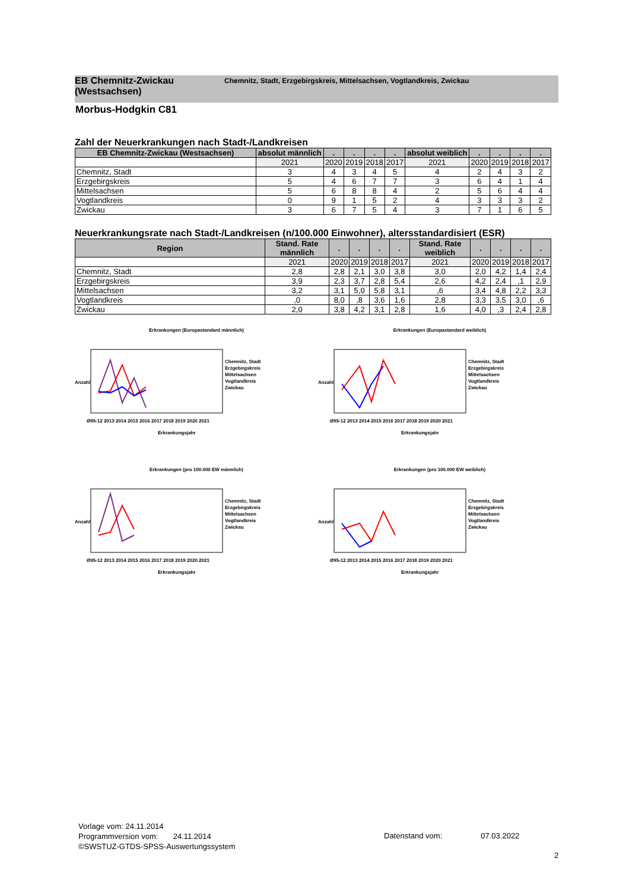EB Chemnitz-Zwickau (Westsachsen)
Chemnitz, Stadt, Erzgebirgskreis, Mittelsachsen, Vogtlandkreis, Zwickau
Morbus-Hodgkin C81
Zahl der Neuerkrankungen nach Stadt-/Landkreisen
| EB Chemnitz-Zwickau (Westsachsen) | absolut männlich | . | . | . | . | absolut weiblich | . | . | . | . |
| --- | --- | --- | --- | --- | --- | --- | --- | --- | --- | --- |
| | 2021 | 2020 | 2019 | 2018 | 2017 | 2021 | 2020 | 2019 | 2018 | 2017 |
| Chemnitz, Stadt | 3 | 4 | 3 | 4 | 5 | 4 | 2 | 4 | 3 | 2 |
| Erzgebirgskreis | 5 | 4 | 6 | 7 | 7 | 3 | 6 | 4 | 1 | 4 |
| Mittelsachsen | 5 | 6 | 8 | 8 | 4 | 2 | 5 | 6 | 4 | 4 |
| Vogtlandkreis | 0 | 9 | 1 | 5 | 2 | 4 | 3 | 3 | 3 | 2 |
| Zwickau | 3 | 6 | 7 | 5 | 4 | 3 | 7 | 1 | 6 | 5 |
Neuerkrankungsrate nach Stadt-/Landkreisen (n/100.000 Einwohner), altersstandardisiert (ESR)
| Region | Stand. Rate männlich | . | . | . | . | Stand. Rate weiblich | . | . | . | . |
| --- | --- | --- | --- | --- | --- | --- | --- | --- | --- | --- |
| | 2021 | 2020 | 2019 | 2018 | 2017 | 2021 | 2020 | 2019 | 2018 | 2017 |
| Chemnitz, Stadt | 2,8 | 2,8 | 2,1 | 3,0 | 3,8 | 3,0 | 2,0 | 4,2 | 1,4 | 2,4 |
| Erzgebirgskreis | 3,9 | 2,3 | 3,7 | 2,8 | 5,4 | 2,6 | 4,2 | 2,4 | ,1 | 2,9 |
| Mittelsachsen | 3,2 | 3,1 | 5,0 | 5,8 | 3,1 | ,6 | 3,4 | 4,8 | 2,2 | 3,3 |
| Vogtlandkreis | ,0 | 8,0 | ,8 | 3,6 | 1,6 | 2,8 | 3,3 | 3,5 | 3,0 | ,6 |
| Zwickau | 2,0 | 3,8 | 4,2 | 3,1 | 2,8 | 1,6 | 4,0 | ,3 | 2,4 | 2,8 |
Erkrankungen (Europastandard männlich)
Chemnitz, Stadt
Erzgebirgskreis
Mittelsachsen
Vogtlandkreis
Zwickau
Ø95-12 2013 2014 2015 2016 2017 2018 2019 2020 2021
Erkrankungsjahr
Anzahl
Erkrankungen (Europastandard weiblich)
Chemnitz, Stadt
Erzgebirgskreis
Mittelsachsen
Vogtlandkreis
Zwickau
Ø95-12 2013 2014 2015 2016 2017 2018 2019 2020 2021
Erkrankungsjahr
Anzahl
Erkrankungen (pro 100.000 EW männlich)
Chemnitz, Stadt
Erzgebirgskreis
Mittelsachsen
Vogtlandkreis
Zwickau
Ø95-12 2013 2014 2015 2016 2017 2018 2019 2020 2021
Erkrankungsjahr
Anzahl
Erkrankungen (pro 100.000 EW weiblich)
Chemnitz, Stadt
Erzgebirgskreis
Mittelsachsen
Vogtlandkreis
Zwickau
Ø95-12 2013 2014 2015 2016 2017 2018 2019 2020 2021
Erkrankungsjahr
Anzahl
Vorlage vom: 24.11.2014
Programmversion vom: 24.11.2014
©SWSTUZ-GTDS-SPSS-Auswertungssystem
Datenstand vom: 07.03.2022
2